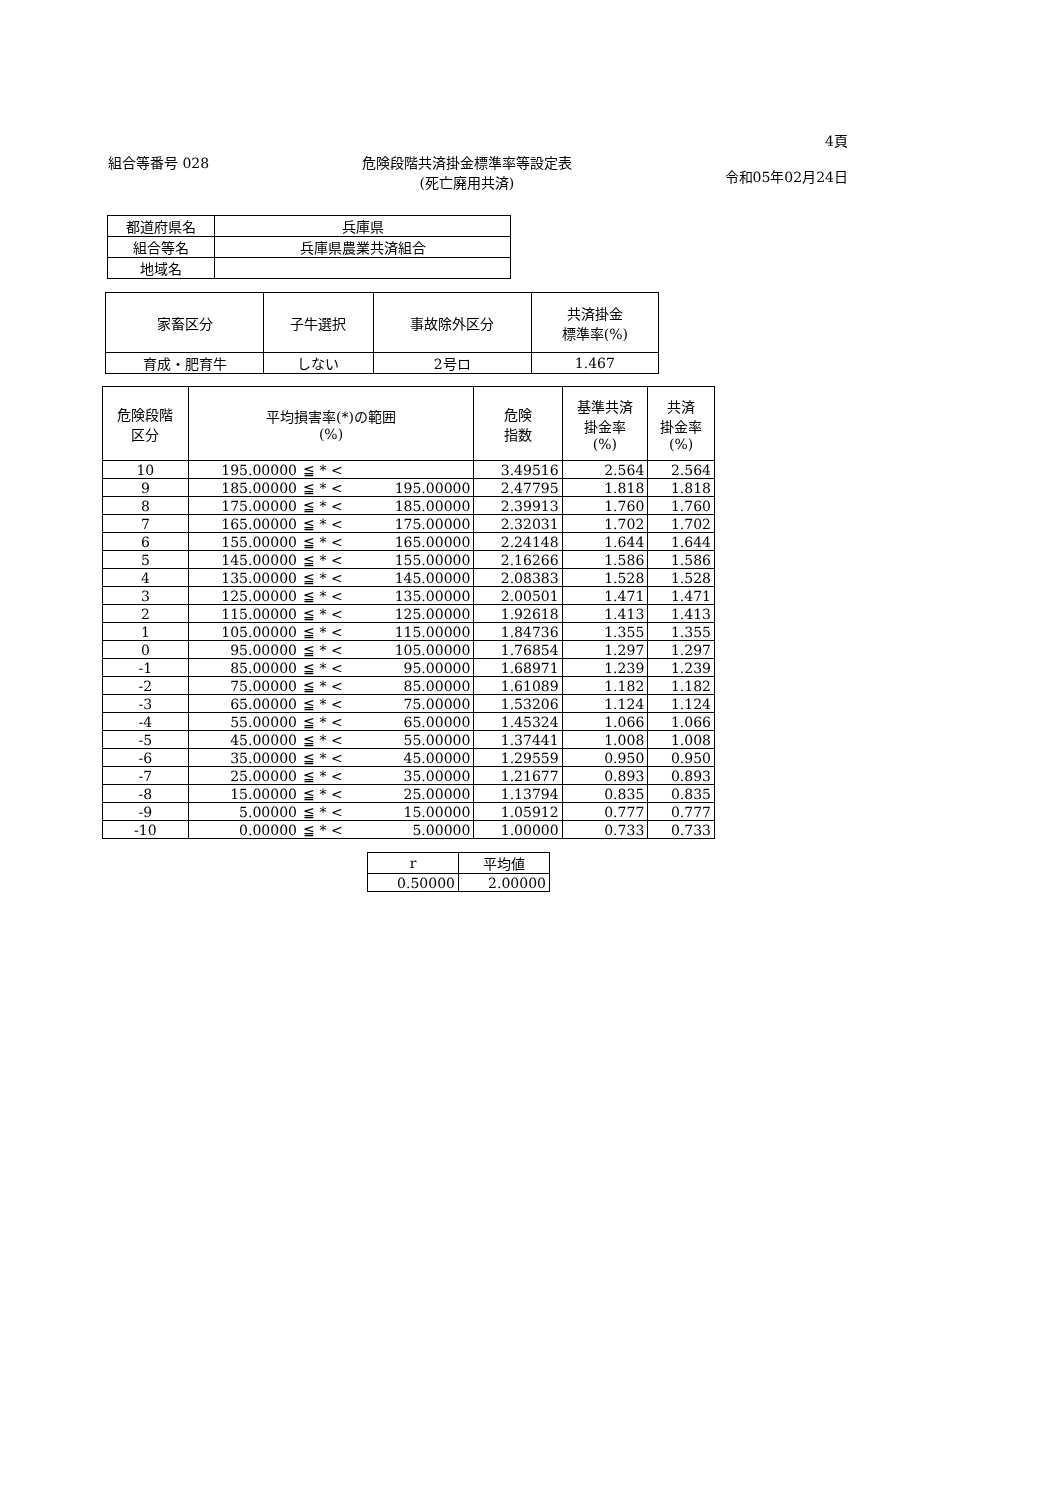組合等番号 028 危険段階共済掛金標準率等設定表
(死亡廃用共済)
4頁
令和05年02月24日
| 都道府県名 | 兵庫県 |
| 組合等名 | 兵庫県農業共済組合 |
| 地域名 | |
| 家畜区分 | 子牛選択 | 事故除外区分 | 共済掛金 標準率(%) |
| --- | --- | --- | --- |
| 育成・肥育牛 | しない | 2号ロ | 1.467 |
| 危険段階 区分 | 平均損害率(*)の範囲 (%) | | | 危険 指数 | 基準共済 掛金率 (%) | 共済 掛金率 (%) |
| --- | --- | --- | --- | --- | --- | --- |
| 10 | 195.00000 | ≦ * < | | 3.49516 | 2.564 | 2.564 |
| 9 | 185.00000 | ≦ * < | 195.00000 | 2.47795 | 1.818 | 1.818 |
| 8 | 175.00000 | ≦ * < | 185.00000 | 2.39913 | 1.760 | 1.760 |
| 7 | 165.00000 | ≦ * < | 175.00000 | 2.32031 | 1.702 | 1.702 |
| 6 | 155.00000 | ≦ * < | 165.00000 | 2.24148 | 1.644 | 1.644 |
| 5 | 145.00000 | ≦ * < | 155.00000 | 2.16266 | 1.586 | 1.586 |
| 4 | 135.00000 | ≦ * < | 145.00000 | 2.08383 | 1.528 | 1.528 |
| 3 | 125.00000 | ≦ * < | 135.00000 | 2.00501 | 1.471 | 1.471 |
| 2 | 115.00000 | ≦ * < | 125.00000 | 1.92618 | 1.413 | 1.413 |
| 1 | 105.00000 | ≦ * < | 115.00000 | 1.84736 | 1.355 | 1.355 |
| 0 | 95.00000 | ≦ * < | 105.00000 | 1.76854 | 1.297 | 1.297 |
| -1 | 85.00000 | ≦ * < | 95.00000 | 1.68971 | 1.239 | 1.239 |
| -2 | 75.00000 | ≦ * < | 85.00000 | 1.61089 | 1.182 | 1.182 |
| -3 | 65.00000 | ≦ * < | 75.00000 | 1.53206 | 1.124 | 1.124 |
| -4 | 55.00000 | ≦ * < | 65.00000 | 1.45324 | 1.066 | 1.066 |
| -5 | 45.00000 | ≦ * < | 55.00000 | 1.37441 | 1.008 | 1.008 |
| -6 | 35.00000 | ≦ * < | 45.00000 | 1.29559 | 0.950 | 0.950 |
| -7 | 25.00000 | ≦ * < | 35.00000 | 1.21677 | 0.893 | 0.893 |
| -8 | 15.00000 | ≦ * < | 25.00000 | 1.13794 | 0.835 | 0.835 |
| -9 | 5.00000 | ≦ * < | 15.00000 | 1.05912 | 0.777 | 0.777 |
| -10 | 0.00000 | ≦ * < | 5.00000 | 1.00000 | 0.733 | 0.733 |
| r | 平均値 |
| 0.50000 | 2.00000 |